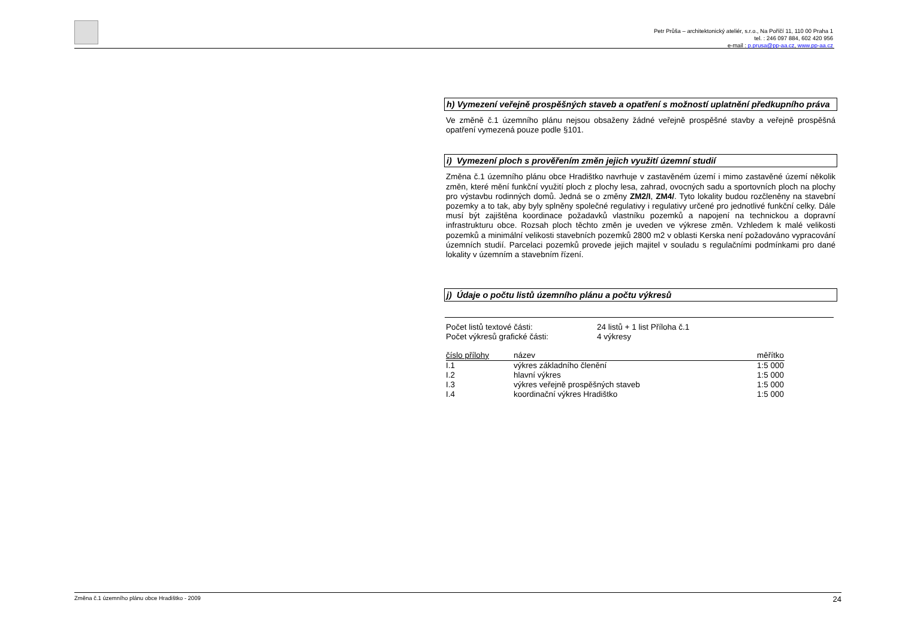Petr Průša – architektonický ateliér, s.r.o., Na Poříčí 11, 110 00 Praha 1
tel. : 246 097 884, 602 420 956
e-mail : p.prusa@pp-aa.cz, www.pp-aa.cz
h) Vymezení veřejně prospěšných staveb a opatření s možností uplatnění předkupního práva
Ve změně č.1 územního plánu nejsou obsaženy žádné veřejně prospěšné stavby a veřejně prospěšná opatření vymezená pouze podle §101.
i) Vymezení ploch s prověřením změn jejich využití územní studií
Změna č.1 územního plánu obce Hradištko navrhuje v zastavěném území i mimo zastavěné území několik změn, které mění funkční využití ploch z plochy lesa, zahrad, ovocných sadu a sportovních ploch na plochy pro výstavbu rodinných domů. Jedná se o změny ZM2/I, ZM4/. Tyto lokality budou rozčleněny na stavební pozemky a to tak, aby byly splněny společné regulativy i regulativy určené pro jednotlivé funkční celky. Dále musí být zajištěna koordinace požadavků vlastníku pozemků a napojení na technickou a dopravní infrastrukturu obce. Rozsah ploch těchto změn je uveden ve výkrese změn. Vzhledem k malé velikosti pozemků a minimální velikosti stavebních pozemků 2800 m2 v oblasti Kerska není požadováno vypracování územních studií. Parcelaci pozemků provede jejich majitel v souladu s regulačními podmínkami pro dané lokality v územním a stavebním řízení.
j) Údaje o počtu listů územního plánu a počtu výkresů
| Počet listů textové části: | 24 listů + 1 list Příloha č.1 |
| Počet výkresů grafické části: | 4 výkresy |
| číslo přílohy | název | měřítko |
| I.1 | výkres základního členění | 1:5 000 |
| I.2 | hlavní výkres | 1:5 000 |
| I.3 | výkres veřejně prospěšných staveb | 1:5 000 |
| I.4 | koordinační výkres Hradištko | 1:5 000 |
Změna č.1 územního plánu obce Hradištko - 2009 24